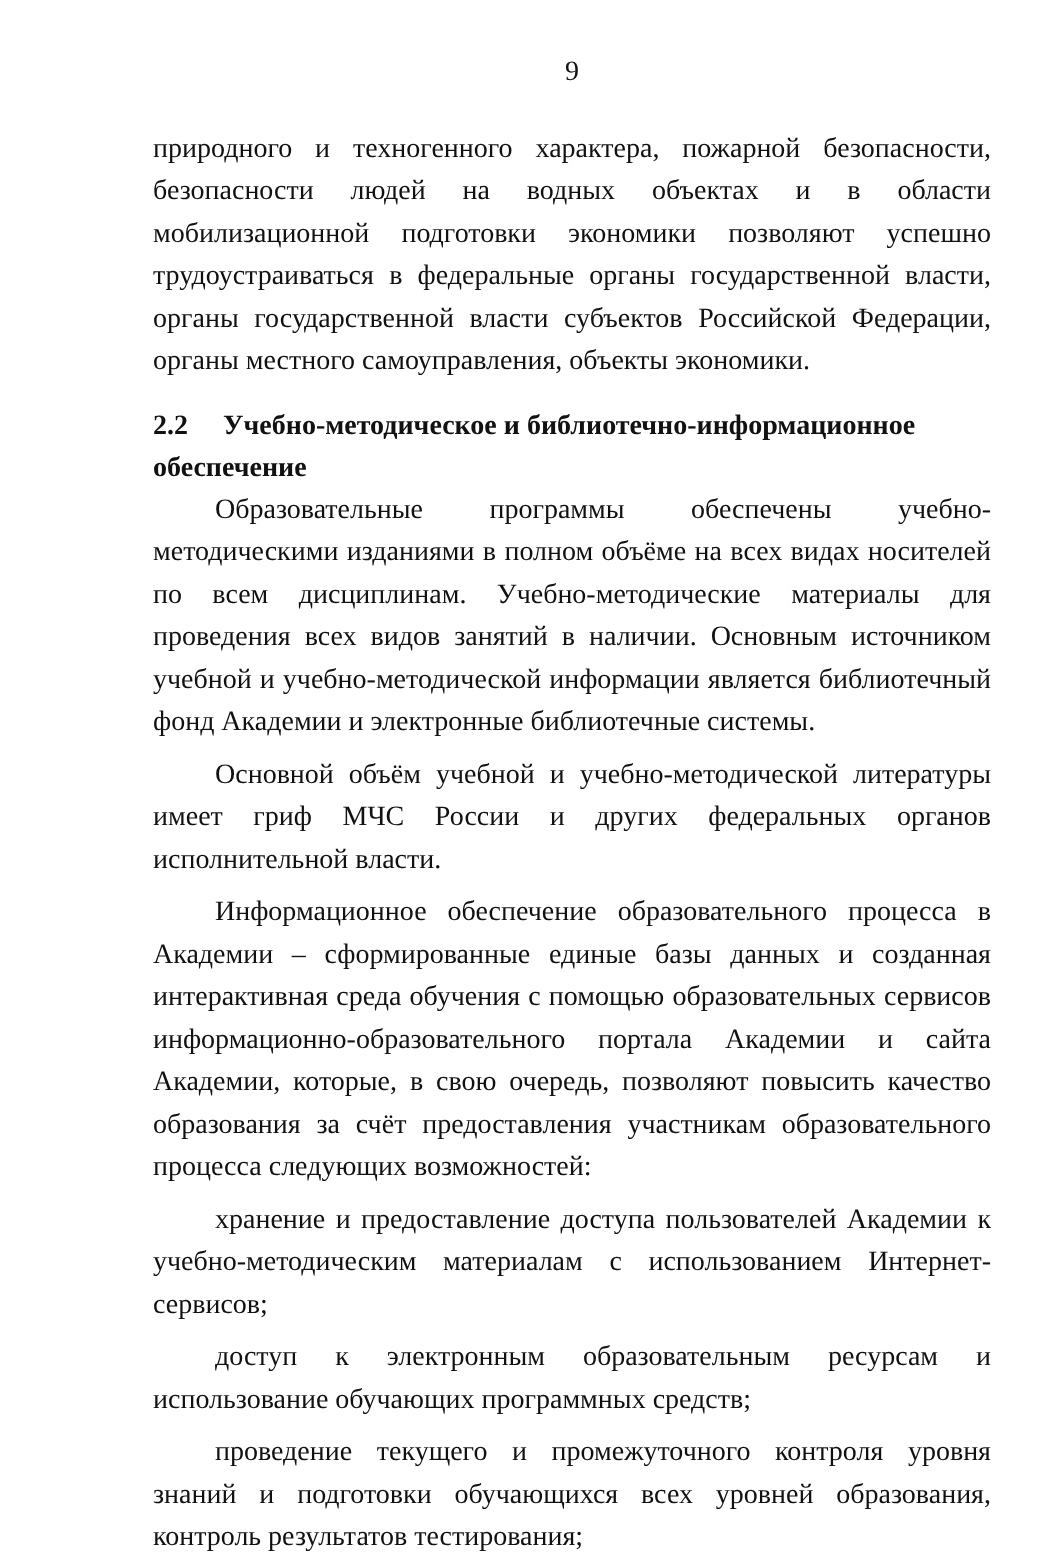9
природного и техногенного характера, пожарной безопасности, безопасности людей на водных объектах и в области мобилизационной подготовки экономики позволяют успешно трудоустраиваться в федеральные органы государственной власти, органы государственной власти субъектов Российской Федерации, органы местного самоуправления, объекты экономики.
2.2 Учебно-методическое и библиотечно-информационное обеспечение
Образовательные программы обеспечены учебно-методическими изданиями в полном объёме на всех видах носителей по всем дисциплинам. Учебно-методические материалы для проведения всех видов занятий в наличии. Основным источником учебной и учебно-методической информации является библиотечный фонд Академии и электронные библиотечные системы.
Основной объём учебной и учебно-методической литературы имеет гриф МЧС России и других федеральных органов исполнительной власти.
Информационное обеспечение образовательного процесса в Академии – сформированные единые базы данных и созданная интерактивная среда обучения с помощью образовательных сервисов информационно-образовательного портала Академии и сайта Академии, которые, в свою очередь, позволяют повысить качество образования за счёт предоставления участникам образовательного процесса следующих возможностей:
хранение и предоставление доступа пользователей Академии к учебно-методическим материалам с использованием Интернет-сервисов;
доступ к электронным образовательным ресурсам и использование обучающих программных средств;
проведение текущего и промежуточного контроля уровня знаний и подготовки обучающихся всех уровней образования, контроль результатов тестирования;